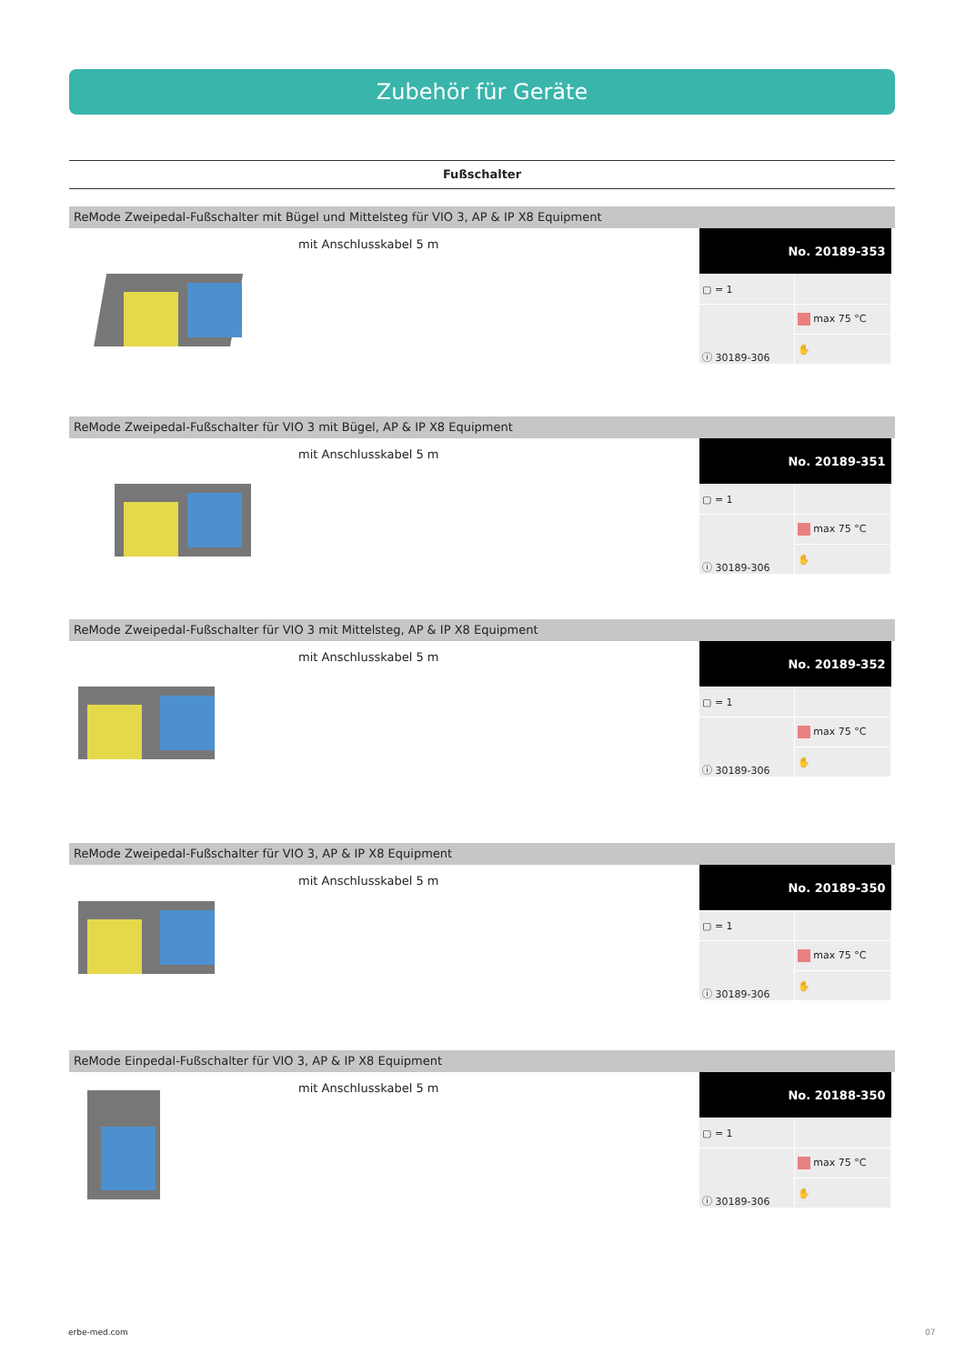Zubehör für Geräte
Fußschalter
ReMode Zweipedal-Fußschalter mit Bügel und Mittelsteg für VIO 3, AP & IP X8 Equipment
mit Anschlusskabel 5 m
| No. 20189-353 | |
| --- | --- |
| ▢ = 1 | |
| ⓘ 30189-306 | max 75 °C |
| | ✋ |
ReMode Zweipedal-Fußschalter für VIO 3 mit Bügel, AP & IP X8 Equipment
mit Anschlusskabel 5 m
| No. 20189-351 | |
| --- | --- |
| ▢ = 1 | |
| ⓘ 30189-306 | max 75 °C |
| | ✋ |
ReMode Zweipedal-Fußschalter für VIO 3 mit Mittelsteg, AP & IP X8 Equipment
mit Anschlusskabel 5 m
| No. 20189-352 | |
| --- | --- |
| ▢ = 1 | |
| ⓘ 30189-306 | max 75 °C |
| | ✋ |
ReMode Zweipedal-Fußschalter für VIO 3, AP & IP X8 Equipment
mit Anschlusskabel 5 m
| No. 20189-350 | |
| --- | --- |
| ▢ = 1 | |
| ⓘ 30189-306 | max 75 °C |
| | ✋ |
ReMode Einpedal-Fußschalter für VIO 3, AP & IP X8 Equipment
mit Anschlusskabel 5 m
| No. 20188-350 | |
| --- | --- |
| ▢ = 1 | |
| ⓘ 30189-306 | max 75 °C |
| | ✋ |
erbe-med.com 07